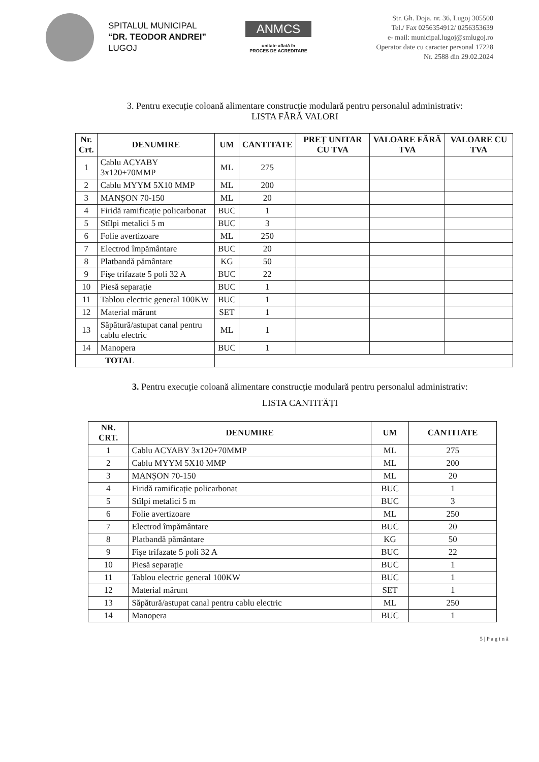SPITALUL MUNICIPAL
“DR. TEODOR ANDREI”
LUGOJ
ANMCS
unitate aflată în
PROCES DE ACREDITARE
Str. Gh. Doja. nr. 36, Lugoj 305500
Tel./ Fax 0256354912/ 0256353639
e- mail: municipal.lugoj@smlugoj.ro
Operator date cu caracter personal 17228
Nr. 2588 din 29.02.2024
3. Pentru execuție coloană alimentare construcție modulară pentru personalul administrativ:
LISTA FĂRĂ VALORI
| Nr. Crt. | DENUMIRE | UM | CANTITATE | PREȚ UNITAR CU TVA | VALOARE FĂRĂ TVA | VALOARE CU TVA |
| --- | --- | --- | --- | --- | --- | --- |
| 1 | Cablu ACYABY 3x120+70MMP | ML | 275 | | | |
| 2 | Cablu MYYM 5X10 MMP | ML | 200 | | | |
| 3 | MANȘON 70-150 | ML | 20 | | | |
| 4 | Firidă ramificație policarbonat | BUC | 1 | | | |
| 5 | Stîlpi metalici 5 m | BUC | 3 | | | |
| 6 | Folie avertizoare | ML | 250 | | | |
| 7 | Electrod împământare | BUC | 20 | | | |
| 8 | Platbandă pământare | KG | 50 | | | |
| 9 | Fișe trifazate 5 poli 32 A | BUC | 22 | | | |
| 10 | Piesă separație | BUC | 1 | | | |
| 11 | Tablou electric general 100KW | BUC | 1 | | | |
| 12 | Material mărunt | SET | 1 | | | |
| 13 | Săpătură/astupat canal pentru cablu electric | ML | 1 | | | |
| 14 | Manopera | BUC | 1 | | | |
| TOTAL | | | | | | |
3. Pentru execuție coloană alimentare construcție modulară pentru personalul administrativ:
LISTA CANTITĂȚI
| NR. CRT. | DENUMIRE | UM | CANTITATE |
| --- | --- | --- | --- |
| 1 | Cablu ACYABY 3x120+70MMP | ML | 275 |
| 2 | Cablu MYYM 5X10 MMP | ML | 200 |
| 3 | MANȘON 70-150 | ML | 20 |
| 4 | Firidă ramificație policarbonat | BUC | 1 |
| 5 | Stîlpi metalici 5 m | BUC | 3 |
| 6 | Folie avertizoare | ML | 250 |
| 7 | Electrod împământare | BUC | 20 |
| 8 | Platbandă pământare | KG | 50 |
| 9 | Fișe trifazate 5 poli 32 A | BUC | 22 |
| 10 | Piesă separație | BUC | 1 |
| 11 | Tablou electric general 100KW | BUC | 1 |
| 12 | Material mărunt | SET | 1 |
| 13 | Săpătură/astupat canal pentru cablu electric | ML | 250 |
| 14 | Manopera | BUC | 1 |
5 | P a g i n ă